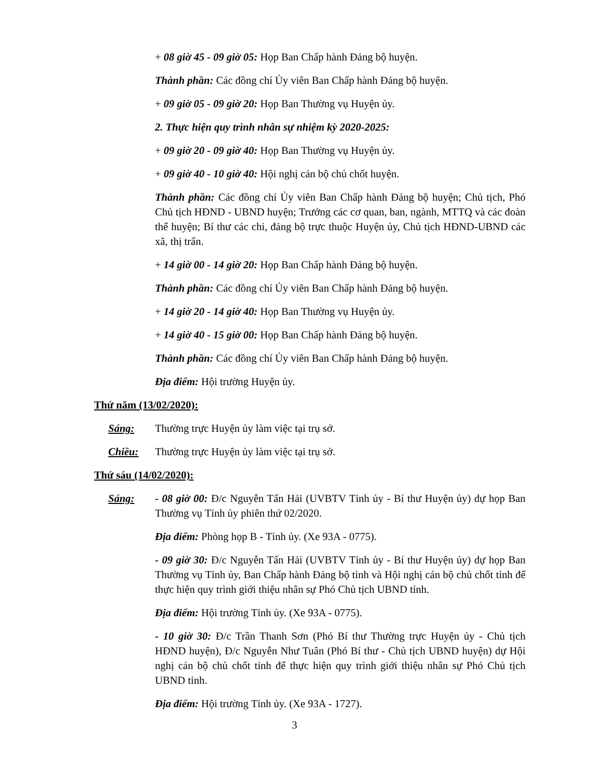+ 08 giờ 45 - 09 giờ 05: Họp Ban Chấp hành Đảng bộ huyện.
Thành phần: Các đồng chí Ủy viên Ban Chấp hành Đảng bộ huyện.
+ 09 giờ 05 - 09 giờ 20: Họp Ban Thường vụ Huyện ủy.
2. Thực hiện quy trình nhân sự nhiệm kỳ 2020-2025:
+ 09 giờ 20 - 09 giờ 40: Họp Ban Thường vụ Huyện ủy.
+ 09 giờ 40 - 10 giờ 40: Hội nghị cán bộ chủ chốt huyện.
Thành phần: Các đồng chí Ủy viên Ban Chấp hành Đảng bộ huyện; Chủ tịch, Phó Chủ tịch HĐND - UBND huyện; Trưởng các cơ quan, ban, ngành, MTTQ và các đoàn thể huyện; Bí thư các chi, đảng bộ trực thuộc Huyện ủy, Chủ tịch HĐND-UBND các xã, thị trấn.
+ 14 giờ 00 - 14 giờ 20: Họp Ban Chấp hành Đảng bộ huyện.
Thành phần: Các đồng chí Ủy viên Ban Chấp hành Đảng bộ huyện.
+ 14 giờ 20 - 14 giờ 40: Họp Ban Thường vụ Huyện ủy.
+ 14 giờ 40 - 15 giờ 00: Họp Ban Chấp hành Đảng bộ huyện.
Thành phần: Các đồng chí Ủy viên Ban Chấp hành Đảng bộ huyện.
Địa điểm: Hội trường Huyện ủy.
Thứ năm (13/02/2020):
Sáng: Thường trực Huyện ủy làm việc tại trụ sở.
Chiều: Thường trực Huyện ủy làm việc tại trụ sở.
Thứ sáu (14/02/2020):
Sáng: - 08 giờ 00: Đ/c Nguyễn Tấn Hải (UVBTV Tỉnh ủy - Bí thư Huyện ủy) dự họp Ban Thường vụ Tỉnh ủy phiên thứ 02/2020.
Địa điểm: Phòng họp B - Tỉnh ủy. (Xe 93A - 0775).
- 09 giờ 30: Đ/c Nguyễn Tấn Hải (UVBTV Tỉnh ủy - Bí thư Huyện ủy) dự họp Ban Thường vụ Tỉnh ủy, Ban Chấp hành Đảng bộ tỉnh và Hội nghị cán bộ chủ chốt tỉnh để thực hiện quy trình giới thiệu nhân sự Phó Chủ tịch UBND tỉnh.
Địa điểm: Hội trường Tỉnh ủy. (Xe 93A - 0775).
- 10 giờ 30: Đ/c Trần Thanh Sơn (Phó Bí thư Thường trực Huyện ủy - Chủ tịch HĐND huyện), Đ/c Nguyễn Như Tuân (Phó Bí thư - Chủ tịch UBND huyện) dự Hội nghị cán bộ chủ chốt tỉnh để thực hiện quy trình giới thiệu nhân sự Phó Chủ tịch UBND tỉnh.
Địa điểm: Hội trường Tỉnh ủy. (Xe 93A - 1727).
3